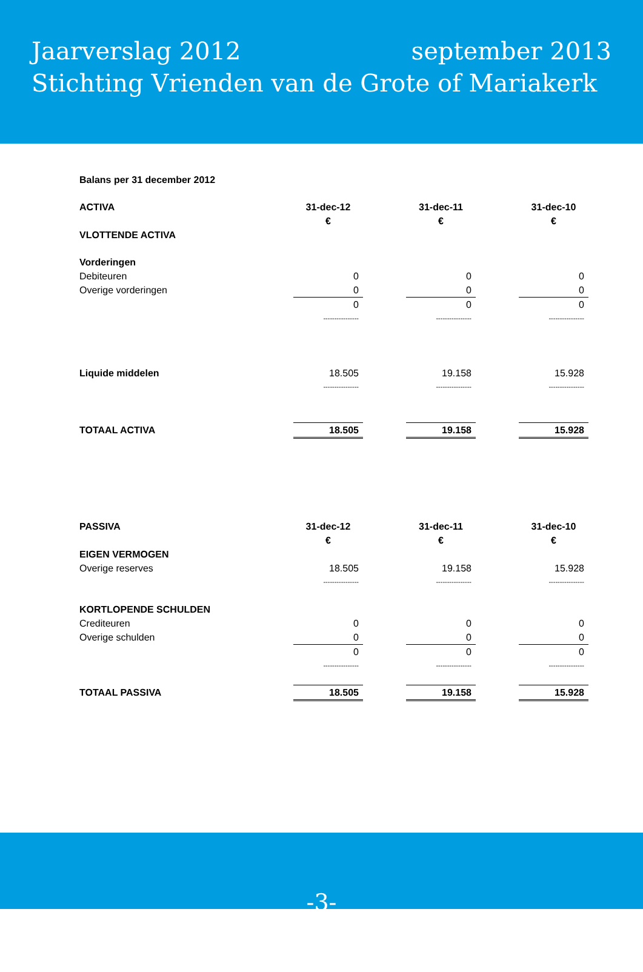Jaarverslag 2012 september 2013
Stichting Vrienden van de Grote of Mariakerk
| Balans per 31 december 2012 | | | | | |
| ACTIVA | 31-dec-12 | | 31-dec-11 | | 31-dec-10 |
| | € | | € | | € |
| VLOTTENDE ACTIVA | | | | | |
| Vorderingen | | | | | |
| Debiteuren | 0 | | 0 | | 0 |
| Overige vorderingen | 0 | | 0 | | 0 |
| | 0 | | 0 | | 0 |
| | ---------------- | | ---------------- | | ---------------- |
| Liquide middelen | 18.505 | | 19.158 | | 15.928 |
| | ---------------- | | ---------------- | | ---------------- |
| TOTAAL ACTIVA | 18.505 | | 19.158 | | 15.928 |
| PASSIVA | 31-dec-12 | | 31-dec-11 | | 31-dec-10 |
| | € | | € | | € |
| EIGEN VERMOGEN | | | | | |
| Overige reserves | 18.505 | | 19.158 | | 15.928 |
| | ---------------- | | ---------------- | | ---------------- |
| KORTLOPENDE SCHULDEN | | | | | |
| Crediteuren | 0 | | 0 | | 0 |
| Overige schulden | 0 | | 0 | | 0 |
| | 0 | | 0 | | 0 |
| | ---------------- | | ---------------- | | ---------------- |
| TOTAAL PASSIVA | 18.505 | | 19.158 | | 15.928 |
-3-